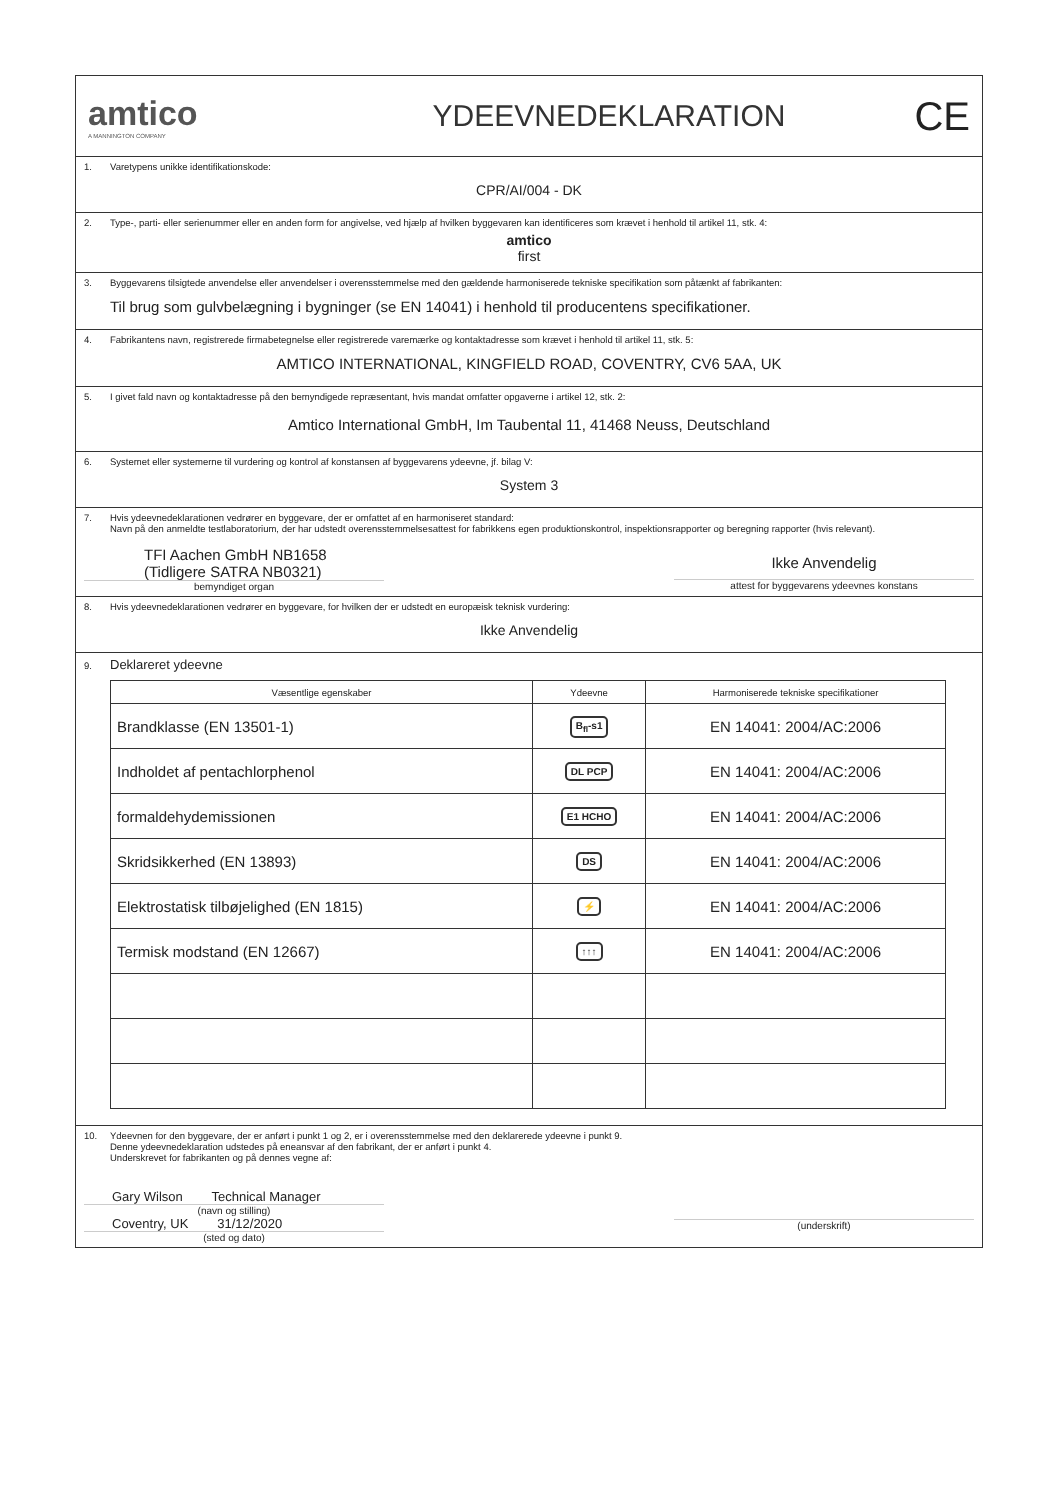amtico
A MANNINGTON COMPANY
YDEEVNEDEKLARATION
CE
1. Varetypens unikke identifikationskode:
CPR/AI/004 - DK
2. Type-, parti- eller serienummer eller en anden form for angivelse, ved hjælp af hvilken byggevaren kan identificeres som krævet i henhold til artikel 11, stk. 4:
amtico
first
3. Byggevarens tilsigtede anvendelse eller anvendelser i overensstemmelse med den gældende harmoniserede tekniske specifikation som påtænkt af fabrikanten:
Til brug som gulvbelægning i bygninger (se EN 14041) i henhold til producentens specifikationer.
4. Fabrikantens navn, registrerede firmabetegnelse eller registrerede varemærke og kontaktadresse som krævet i henhold til artikel 11, stk. 5:
AMTICO INTERNATIONAL, KINGFIELD ROAD, COVENTRY, CV6 5AA, UK
5. I givet fald navn og kontaktadresse på den bemyndigede repræsentant, hvis mandat omfatter opgaverne i artikel 12, stk. 2:
Amtico International GmbH, Im Taubental 11, 41468 Neuss, Deutschland
6. Systemet eller systemerne til vurdering og kontrol af konstansen af byggevarens ydeevne, jf. bilag V:
System 3
7. Hvis ydeevnedeklarationen vedrører en byggevare, der er omfattet af en harmoniseret standard:
Navn på den anmeldte testlaboratorium, der har udstedt overensstemmelsesattest for fabrikkens egen produktionskontrol, inspektionsrapporter og beregning rapporter (hvis relevant).
TFI Aachen GmbH NB1658
(Tidligere SATRA NB0321)
bemyndiget organ
Ikke Anvendelig
attest for byggevarens ydeevnes konstans
8. Hvis ydeevnedeklarationen vedrører en byggevare, for hvilken der er udstedt en europæisk teknisk vurdering:
Ikke Anvendelig
9. Deklareret ydeevne
| Væsentlige egenskaber | Ydeevne | Harmoniserede tekniske specifikationer |
| --- | --- | --- |
| Brandklasse (EN 13501-1) | B<sub>fl</sub>-s1 | EN 14041: 2004/AC:2006 |
| Indholdet af pentachlorphenol | DL PCP | EN 14041: 2004/AC:2006 |
| formaldehydemissionen | E1 HCHO | EN 14041: 2004/AC:2006 |
| Skridsikkerhed (EN 13893) | DS | EN 14041: 2004/AC:2006 |
| Elektrostatisk tilbøjelighed (EN 1815) | ⚡ | EN 14041: 2004/AC:2006 |
| Termisk modstand (EN 12667) | ↑↑↑ | EN 14041: 2004/AC:2006 |
10. Ydeevnen for den byggevare, der er anført i punkt 1 og 2, er i overensstemmelse med den deklarerede ydeevne i punkt 9.
Denne ydeevnedeklaration udstedes på eneansvar af den fabrikant, der er anført i punkt 4.
Underskrevet for fabrikanten og på dennes vegne af:
Gary Wilson Technical Manager
(navn og stilling)
Coventry, UK 31/12/2020
(sted og dato)
(underskrift)